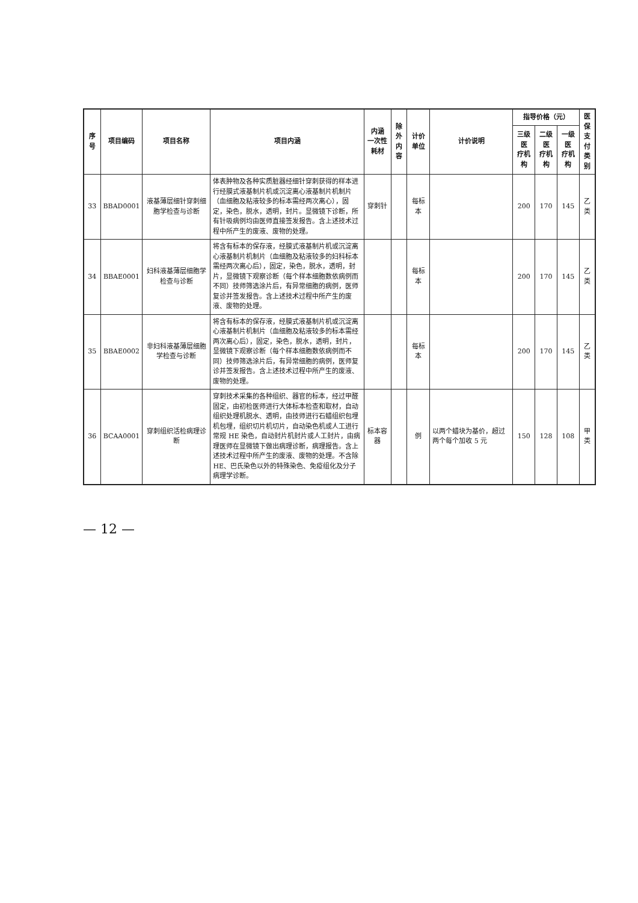| 序号 | 项目编码 | 项目名称 | 项目内涵 | 内涵 一次性耗材 | 除外 内容 | 计价单位 | 计价说明 | 指导价格（元） | | | 医保 支付 类别 |
| --- | --- | --- | --- | --- | --- | --- | --- | --- | --- | --- | --- |
| | | | | | | | | 三级医 疗机构 | 二级医 疗机构 | 一级医 疗机构 | |
| 33 | BBAD0001 | 液基薄层细针穿刺细胞学检查与诊断 | 体表肿物及各种实质脏器经细针穿刺获得的样本进行经膜式液基制片机或沉淀离心液基制片机制片（血细胞及粘液较多的标本需经两次离心），固定，染色，脱水，透明，封片。显微镜下诊断，所有针吸病例均由医师直接签发报告。含上述技术过程中所产生的废液、废物的处理。 | 穿刺针 | | 每标本 | | 200 | 170 | 145 | 乙类 |
| 34 | BBAE0001 | 妇科液基薄层细胞学检查与诊断 | 将含有标本的保存液，经膜式液基制片机或沉淀离心液基制片机制片（血细胞及粘液较多的妇科标本需经两次离心后），固定，染色，脱水，透明，封片，显微镜下观察诊断（每个样本细胞数依病例而不同）技师筛选涂片后，有异常细胞的病例，医师复诊并签发报告。含上述技术过程中所产生的废液、废物的处理。 | | | 每标本 | | 200 | 170 | 145 | 乙类 |
| 35 | BBAE0002 | 非妇科液基薄层细胞学检查与诊断 | 将含有标本的保存液，经膜式液基制片机或沉淀离心液基制片机制片（血细胞及粘液较多的标本需经两次离心后），固定，染色，脱水，透明，封片，显微镜下观察诊断（每个样本细胞数依病例而不同）技师筛选涂片后，有异常细胞的病例，医师复诊并签发报告。含上述技术过程中所产生的废液、废物的处理。 | | | 每标本 | | 200 | 170 | 145 | 乙类 |
| 36 | BCAA0001 | 穿刺组织活检病理诊断 | 穿刺技术采集的各种组织、器官的标本，经过甲醛固定，由初检医师进行大体标本检查和取材，自动组织处理机脱水、透明，由技师进行石蜡组织包埋机包埋，组织切片机切片，自动染色机或人工进行常规 HE 染色，自动封片机封片或人工封片，由病理医师在显微镜下做出病理诊断，病理报告。含上述技术过程中所产生的废液、废物的处理。不含除 HE、巴氏染色以外的特殊染色、免疫组化及分子病理学诊断。 | 标本容器 | | 例 | 以两个蜡块为基价，超过两个每个加收 5 元 | 150 | 128 | 108 | 甲类 |
— 12 —